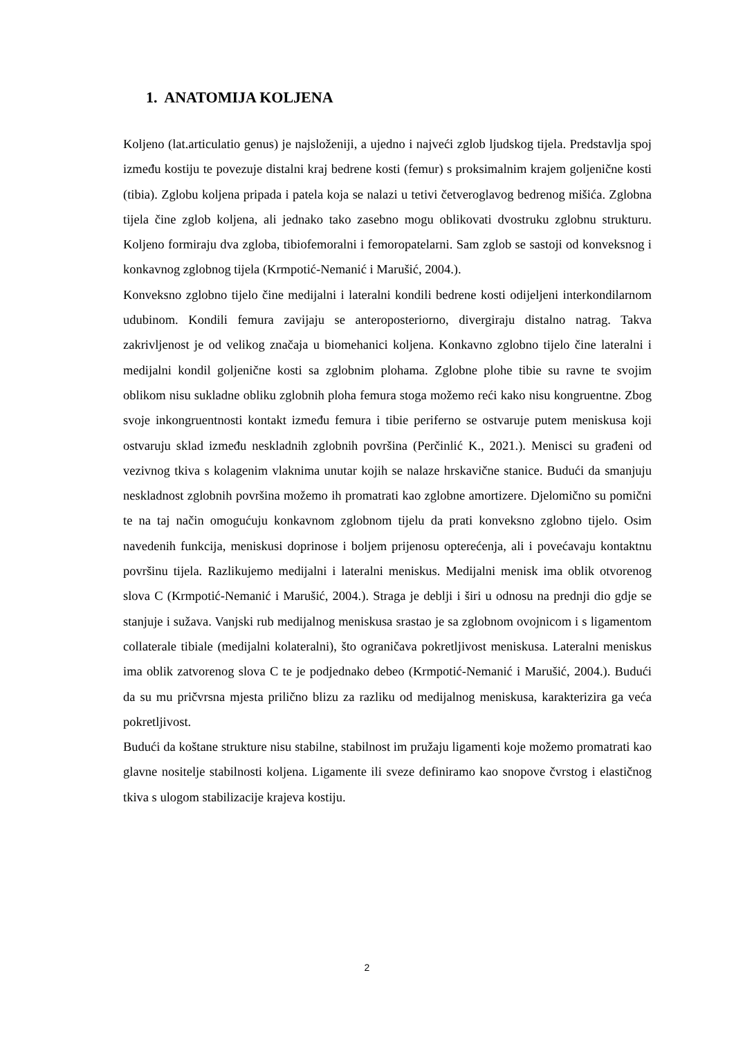1. ANATOMIJA KOLJENA
Koljeno (lat.articulatio genus) je najsloženiji, a ujedno i najveći zglob ljudskog tijela. Predstavlja spoj između kostiju te povezuje distalni kraj bedrene kosti (femur) s proksimalnim krajem goljenične kosti (tibia). Zglobu koljena pripada i patela koja se nalazi u tetivi četveroglavog bedrenog mišića. Zglobna tijela čine zglob koljena, ali jednako tako zasebno mogu oblikovati dvostruku zglobnu strukturu. Koljeno formiraju dva zgloba, tibiofemoralni i femoropatelarni. Sam zglob se sastoji od konveksnog i konkavnog zglobnog tijela (Krmpotić-Nemanić i Marušić, 2004.).
Konveksno zglobno tijelo čine medijalni i lateralni kondili bedrene kosti odijeljeni interkondilarnom udubinom. Kondili femura zavijaju se anteroposteriorno, divergiraju distalno natrag. Takva zakrivljenost je od velikog značaja u biomehanici koljena. Konkavno zglobno tijelo čine lateralni i medijalni kondil goljenične kosti sa zglobnim plohama. Zglobne plohe tibie su ravne te svojim oblikom nisu sukladne obliku zglobnih ploha femura stoga možemo reći kako nisu kongruentne. Zbog svoje inkongruentnosti kontakt između femura i tibie periferno se ostvaruje putem meniskusa koji ostvaruju sklad između neskladnih zglobnih površina (Perčinlić K., 2021.). Menisci su građeni od vezivnog tkiva s kolagenim vlaknima unutar kojih se nalaze hrskavične stanice. Budući da smanjuju neskladnost zglobnih površina možemo ih promatrati kao zglobne amortizere. Djelomično su pomični te na taj način omogućuju konkavnom zglobnom tijelu da prati konveksno zglobno tijelo. Osim navedenih funkcija, meniskusi doprinose i boljem prijenosu opterećenja, ali i povećavaju kontaktnu površinu tijela. Razlikujemo medijalni i lateralni meniskus. Medijalni menisk ima oblik otvorenog slova C (Krmpotić-Nemanić i Marušić, 2004.). Straga je deblji i širi u odnosu na prednji dio gdje se stanjuje i sužava. Vanjski rub medijalnog meniskusa srastao je sa zglobnom ovojnicom i s ligamentom collaterale tibiale (medijalni kolateralni), što ograničava pokretljivost meniskusa. Lateralni meniskus ima oblik zatvorenog slova C te je podjednako debeo (Krmpotić-Nemanić i Marušić, 2004.). Budući da su mu pričvrsna mjesta prilično blizu za razliku od medijalnog meniskusa, karakterizira ga veća pokretljivost.
Budući da koštane strukture nisu stabilne, stabilnost im pružaju ligamenti koje možemo promatrati kao glavne nositelje stabilnosti koljena. Ligamente ili sveze definiramo kao snopove čvrstog i elastičnog tkiva s ulogom stabilizacije krajeva kostiju.
2